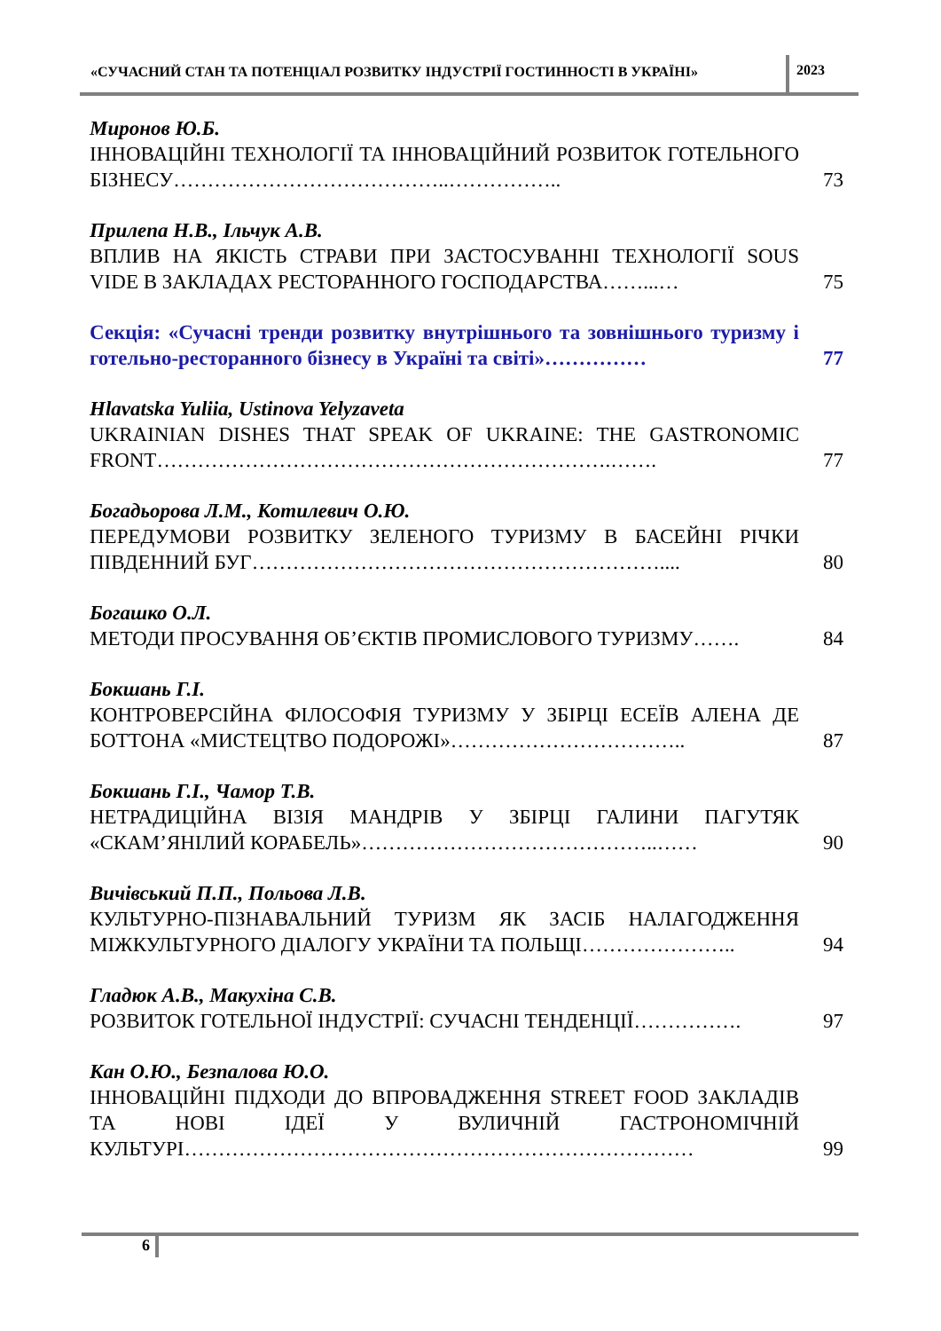«СУЧАСНИЙ СТАН ТА ПОТЕНЦІАЛ РОЗВИТКУ ІНДУСТРІЇ ГОСТИННОСТІ В УКРАЇНІ»
2023
Миронов Ю.Б.
ІННОВАЦІЙНІ ТЕХНОЛОГІЇ ТА ІННОВАЦІЙНИЙ РОЗВИТОК ГОТЕЛЬНОГО БІЗНЕСУ…………………………………..……………..
73
Прилепа Н.В., Ільчук А.В.
ВПЛИВ НА ЯКІСТЬ СТРАВИ ПРИ ЗАСТОСУВАННІ ТЕХНОЛОГІЇ SOUS VIDE В ЗАКЛАДАХ РЕСТОРАННОГО ГОСПОДАРСТВА……...…
75
Секція: «Сучасні тренди розвитку внутрішнього та зовнішнього туризму і готельно-ресторанного бізнесу в Україні та світі»……………
77
Hlavatska Yuliia, Ustinova Yelyzaveta
UKRAINIAN DISHES THAT SPEAK OF UKRAINE: THE GASTRONOMIC FRONT………………………………………………………….…….
77
Богадьорова Л.М., Котилевич О.Ю.
ПЕРЕДУМОВИ РОЗВИТКУ ЗЕЛЕНОГО ТУРИЗМУ В БАСЕЙНІ РІЧКИ ПІВДЕННИЙ БУГ……………………………………………………....
80
Богашко О.Л.
МЕТОДИ ПРОСУВАННЯ ОБ’ЄКТІВ ПРОМИСЛОВОГО ТУРИЗМУ…….
84
Бокшань Г.І.
КОНТРОВЕРСІЙНА ФІЛОСОФІЯ ТУРИЗМУ У ЗБІРЦІ ЕСЕЇВ АЛЕНА ДЕ БОТТОНА «МИСТЕЦТВО ПОДОРОЖІ»……………………………..
87
Бокшань Г.І., Чамор Т.В.
НЕТРАДИЦІЙНА ВІЗІЯ МАНДРІВ У ЗБІРЦІ ГАЛИНИ ПАГУТЯК «СКАМ’ЯНІЛИЙ КОРАБЕЛЬ»……………………………………..……
90
Вичівський П.П., Польова Л.В.
КУЛЬТУРНО-ПІЗНАВАЛЬНИЙ ТУРИЗМ ЯК ЗАСІБ НАЛАГОДЖЕННЯ МІЖКУЛЬТУРНОГО ДІАЛОГУ УКРАЇНИ ТА ПОЛЬЩІ…………………..
94
Гладюк А.В., Макухіна С.В.
РОЗВИТОК ГОТЕЛЬНОЇ ІНДУСТРІЇ: СУЧАСНІ ТЕНДЕНЦІЇ…………….
97
Кан О.Ю., Безпалова Ю.О.
ІННОВАЦІЙНІ ПІДХОДИ ДО ВПРОВАДЖЕННЯ STREET FOOD ЗАКЛАДІВ ТА НОВІ ІДЕЇ У ВУЛИЧНІЙ ГАСТРОНОМІЧНІЙ КУЛЬТУРІ…………………………………………………………………
99
6